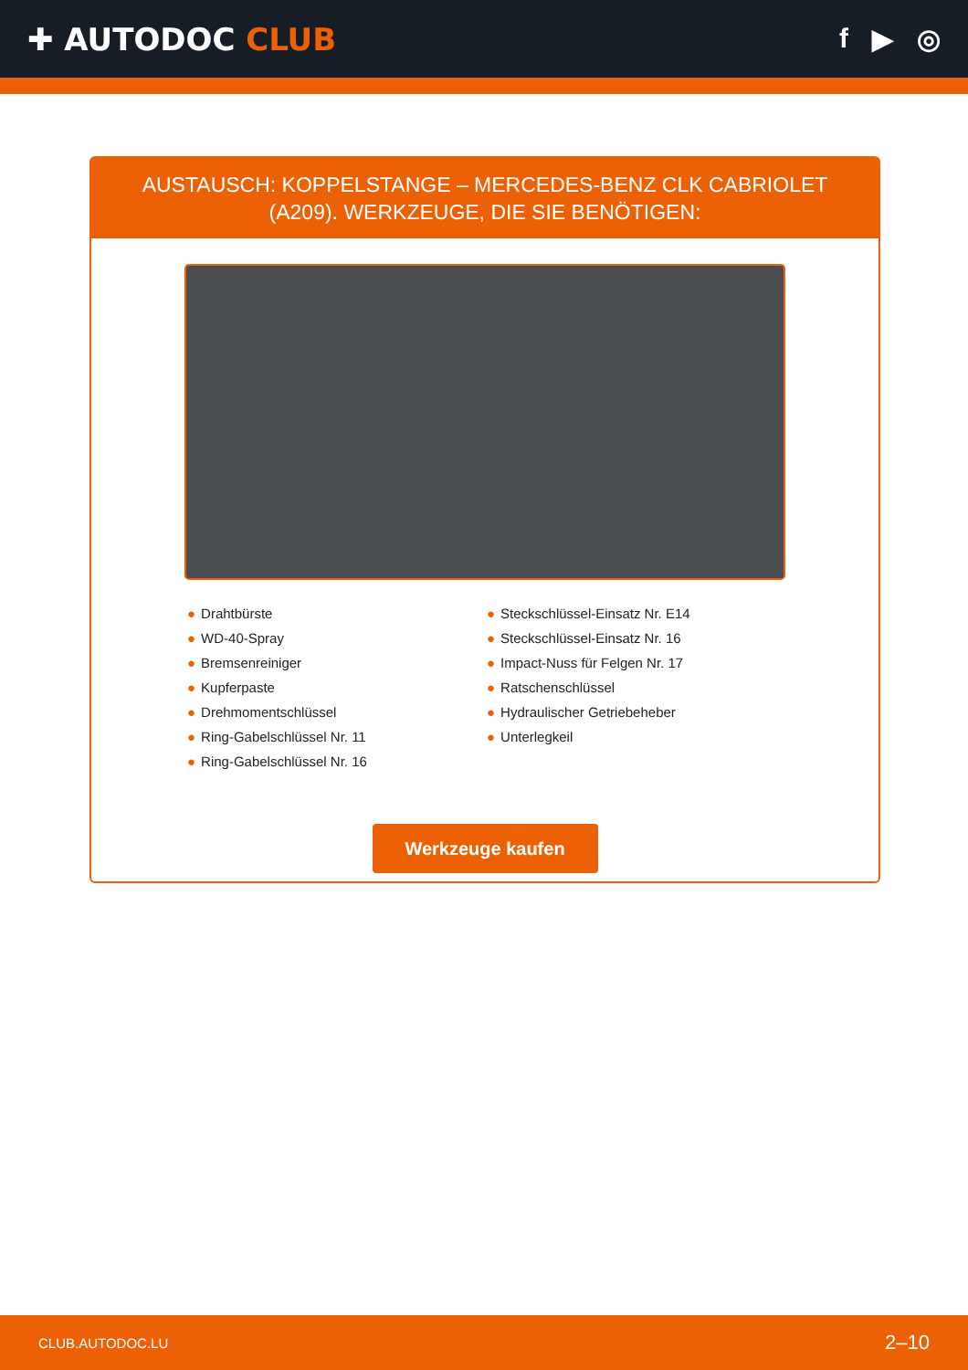✚ AUTODOC CLUB f ▶ ◎
AUSTAUSCH: KOPPELSTANGE – MERCEDES-BENZ CLK CABRIOLET (A209). WERKZEUGE, DIE SIE BENÖTIGEN:
● Drahtbürste
● WD-40-Spray
● Bremsenreiniger
● Kupferpaste
● Drehmomentschlüssel
● Ring-Gabelschlüssel Nr. 11
● Ring-Gabelschlüssel Nr. 16
● Steckschlüssel-Einsatz Nr. E14
● Steckschlüssel-Einsatz Nr. 16
● Impact-Nuss für Felgen Nr. 17
● Ratschenschlüssel
● Hydraulischer Getriebeheber
● Unterlegkeil
Werkzeuge kaufen
CLUB.AUTODOC.LU 2–10